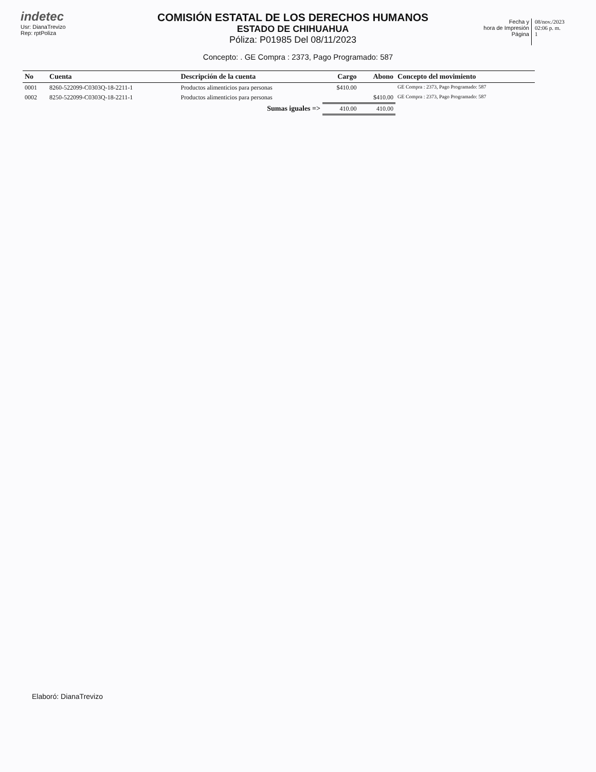indetec
Usr: DianaTrevizo
Rep: rptPoliza
COMISIÓN ESTATAL DE LOS DERECHOS HUMANOS
ESTADO DE CHIHUAHUA
Póliza: P01985 Del 08/11/2023
Fecha y
hora de Impresión
Página
08/nov./2023
02:06 p. m.
1
Concepto: . GE Compra : 2373, Pago Programado: 587
| No | Cuenta | Descripción de la cuenta | Cargo | Abono | Concepto del movimiento |
| --- | --- | --- | --- | --- | --- |
| 0001 | 8260-522099-C0303Q-18-2211-1 | Productos alimenticios para personas | $410.00 | | GE Compra : 2373, Pago Programado: 587 |
| 0002 | 8250-522099-C0303Q-18-2211-1 | Productos alimenticios para personas | | $410.00 | GE Compra : 2373, Pago Programado: 587 |
| | | Sumas iguales => | 410.00 | 410.00 | |
Elaboró: DianaTrevizo